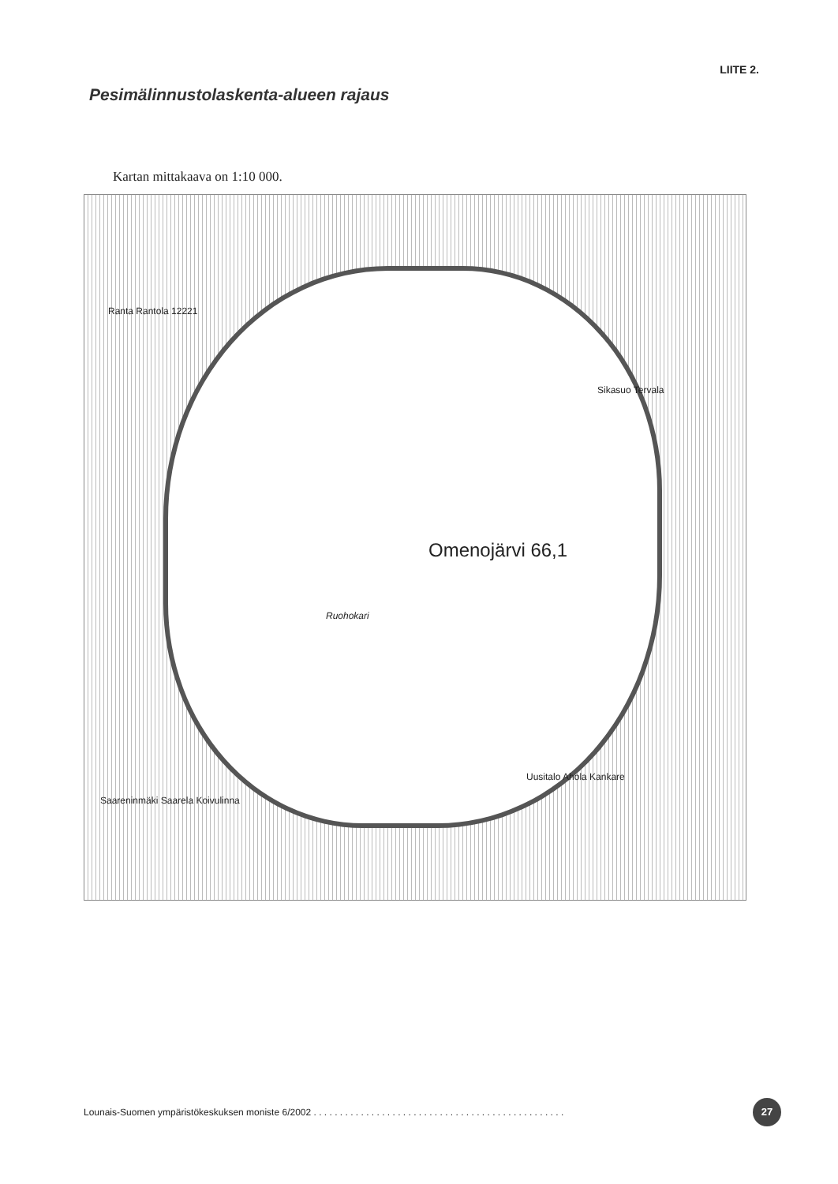LIITE 2.
Pesimälinnustolaskenta-alueen rajaus
Kartan mittakaava on 1:10 000.
Omenojärvi 66,1
Ruohokari
Ranta Rantola 12221
Sikasuo Tervala
Saareninmäki Saarela Koivulinna
Uusitalo Ahola Kankare
Lounais-Suomen ympäristökeskuksen moniste 6/2002 . . . . . . . . . . . . . . . . . . . . . . . . . . . . . . . . . . . . . . . . . . . . . . . .
27